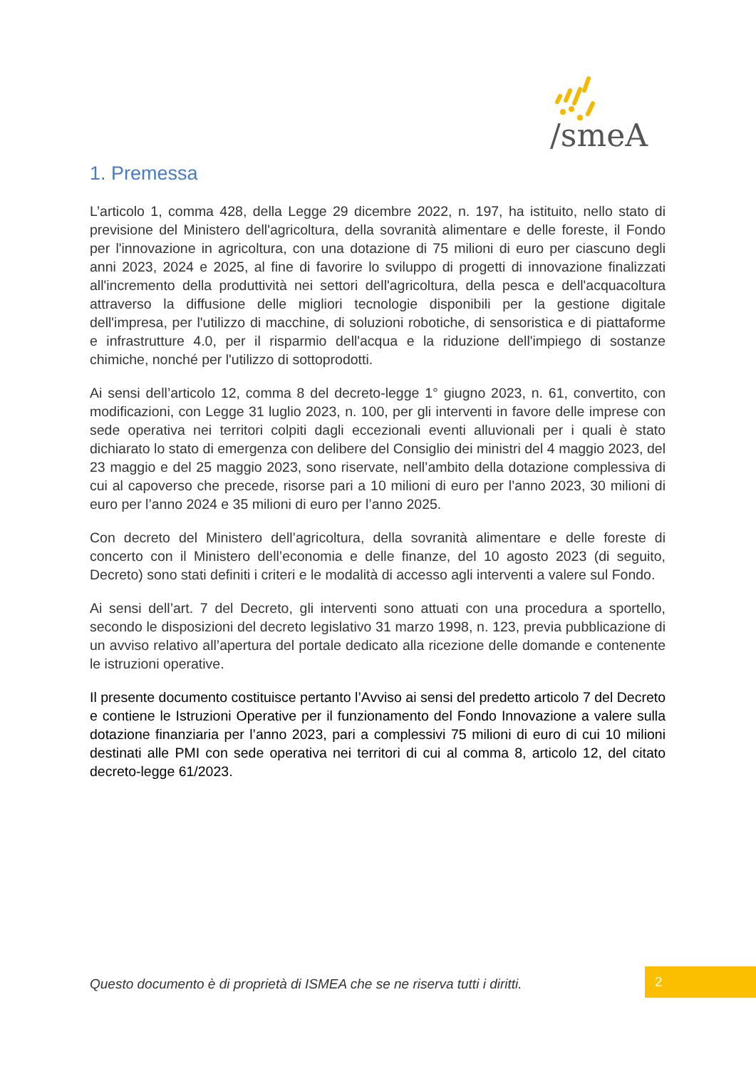/smeA
1. Premessa
L’articolo 1, comma 428, della Legge 29 dicembre 2022, n. 197, ha istituito, nello stato di previsione del Ministero dell'agricoltura, della sovranità alimentare e delle foreste, il Fondo per l'innovazione in agricoltura, con una dotazione di 75 milioni di euro per ciascuno degli anni 2023, 2024 e 2025, al fine di favorire lo sviluppo di progetti di innovazione finalizzati all'incremento della produttività nei settori dell'agricoltura, della pesca e dell'acquacoltura attraverso la diffusione delle migliori tecnologie disponibili per la gestione digitale dell'impresa, per l'utilizzo di macchine, di soluzioni robotiche, di sensoristica e di piattaforme e infrastrutture 4.0, per il risparmio dell'acqua e la riduzione dell'impiego di sostanze chimiche, nonché per l'utilizzo di sottoprodotti.
Ai sensi dell’articolo 12, comma 8 del decreto-legge 1° giugno 2023, n. 61, convertito, con modificazioni, con Legge 31 luglio 2023, n. 100, per gli interventi in favore delle imprese con sede operativa nei territori colpiti dagli eccezionali eventi alluvionali per i quali è stato dichiarato lo stato di emergenza con delibere del Consiglio dei ministri del 4 maggio 2023, del 23 maggio e del 25 maggio 2023, sono riservate, nell’ambito della dotazione complessiva di cui al capoverso che precede, risorse pari a 10 milioni di euro per l’anno 2023, 30 milioni di euro per l’anno 2024 e 35 milioni di euro per l’anno 2025.
Con decreto del Ministero dell’agricoltura, della sovranità alimentare e delle foreste di concerto con il Ministero dell’economia e delle finanze, del 10 agosto 2023 (di seguito, Decreto) sono stati definiti i criteri e le modalità di accesso agli interventi a valere sul Fondo.
Ai sensi dell’art. 7 del Decreto, gli interventi sono attuati con una procedura a sportello, secondo le disposizioni del decreto legislativo 31 marzo 1998, n. 123, previa pubblicazione di un avviso relativo all’apertura del portale dedicato alla ricezione delle domande e contenente le istruzioni operative.
Il presente documento costituisce pertanto l’Avviso ai sensi del predetto articolo 7 del Decreto e contiene le Istruzioni Operative per il funzionamento del Fondo Innovazione a valere sulla dotazione finanziaria per l’anno 2023, pari a complessivi 75 milioni di euro di cui 10 milioni destinati alle PMI con sede operativa nei territori di cui al comma 8, articolo 12, del citato decreto-legge 61/2023.
Questo documento è di proprietà di ISMEA che se ne riserva tutti i diritti.
2